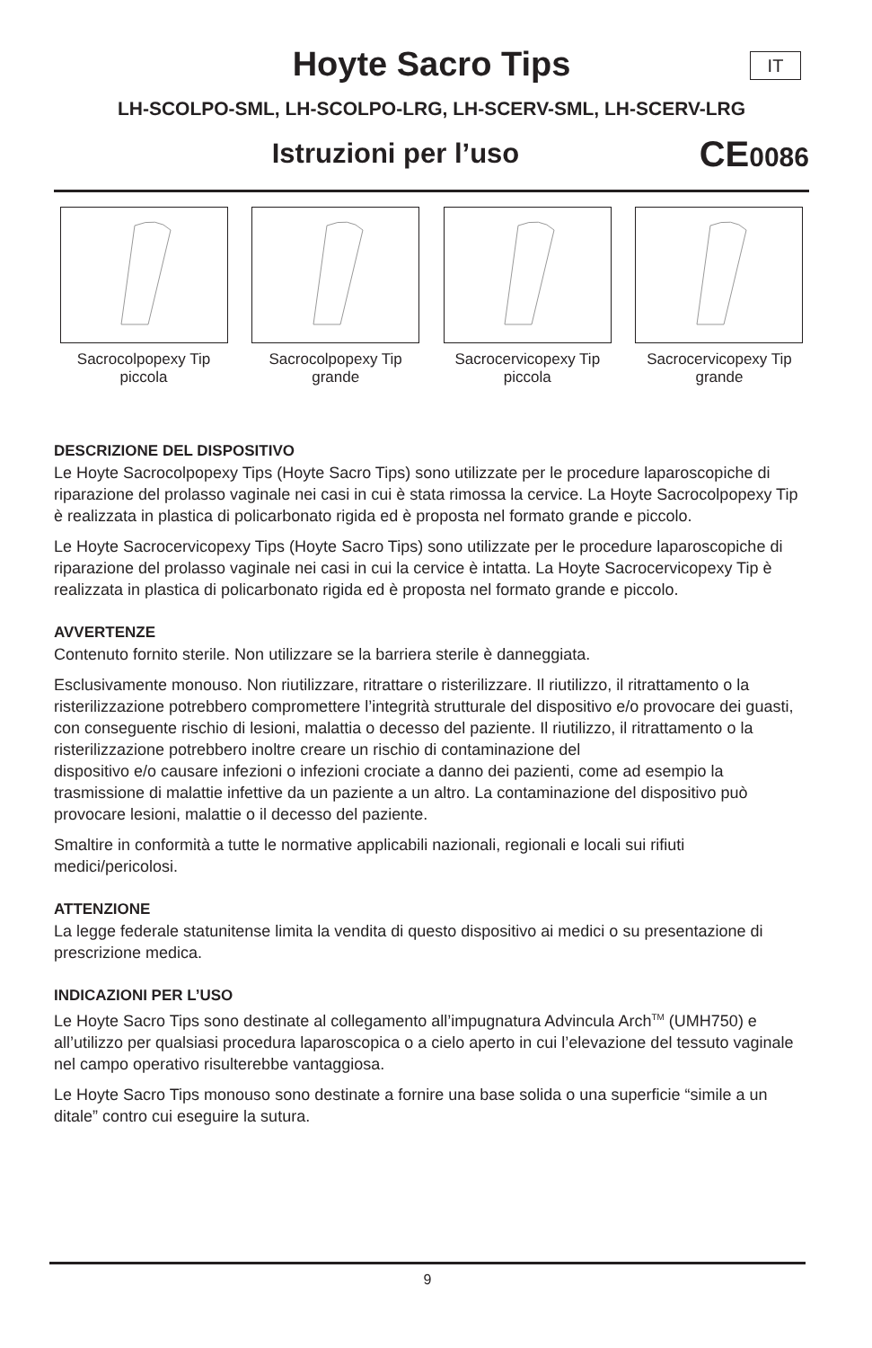IT
Hoyte Sacro Tips
LH-SCOLPO-SML, LH-SCOLPO-LRG, LH-SCERV-SML, LH-SCERV-LRG
Istruzioni per l’uso
CE0086
Sacrocolpopexy Tip piccola
Sacrocolpopexy Tip grande
Sacrocervicopexy Tip piccola
Sacrocervicopexy Tip grande
DESCRIZIONE DEL DISPOSITIVO
Le Hoyte Sacrocolpopexy Tips (Hoyte Sacro Tips) sono utilizzate per le procedure laparoscopiche di riparazione del prolasso vaginale nei casi in cui è stata rimossa la cervice. La Hoyte Sacrocolpopexy Tip è realizzata in plastica di policarbonato rigida ed è proposta nel formato grande e piccolo.
Le Hoyte Sacrocervicopexy Tips (Hoyte Sacro Tips) sono utilizzate per le procedure laparoscopiche di riparazione del prolasso vaginale nei casi in cui la cervice è intatta. La Hoyte Sacrocervicopexy Tip è realizzata in plastica di policarbonato rigida ed è proposta nel formato grande e piccolo.
AVVERTENZE
Contenuto fornito sterile. Non utilizzare se la barriera sterile è danneggiata.
Esclusivamente monouso. Non riutilizzare, ritrattare o risterilizzare. Il riutilizzo, il ritrattamento o la risterilizzazione potrebbero compromettere l’integrità strutturale del dispositivo e/o provocare dei guasti, con conseguente rischio di lesioni, malattia o decesso del paziente. Il riutilizzo, il ritrattamento o la risterilizzazione potrebbero inoltre creare un rischio di contaminazione del
dispositivo e/o causare infezioni o infezioni crociate a danno dei pazienti, come ad esempio la trasmissione di malattie infettive da un paziente a un altro. La contaminazione del dispositivo può provocare lesioni, malattie o il decesso del paziente.
Smaltire in conformità a tutte le normative applicabili nazionali, regionali e locali sui rifiuti medici/pericolosi.
ATTENZIONE
La legge federale statunitense limita la vendita di questo dispositivo ai medici o su presentazione di prescrizione medica.
INDICAZIONI PER L’USO
Le Hoyte Sacro Tips sono destinate al collegamento all’impugnatura Advincula Arch<sup>TM</sup> (UMH750) e all’utilizzo per qualsiasi procedura laparoscopica o a cielo aperto in cui l’elevazione del tessuto vaginale nel campo operativo risulterebbe vantaggiosa.
Le Hoyte Sacro Tips monouso sono destinate a fornire una base solida o una superficie “simile a un ditale” contro cui eseguire la sutura.
9